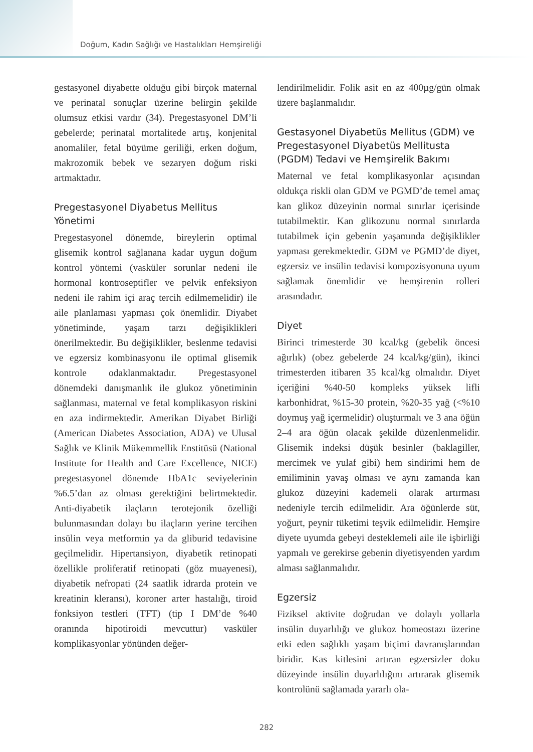Doğum, Kadın Sağlığı ve Hastalıkları Hemşireliği
gestasyonel diyabette olduğu gibi birçok maternal ve perinatal sonuçlar üzerine belirgin şekilde olumsuz etkisi vardır (34). Pregestasyonel DM’li gebelerde; perinatal mortalitede artış, konjenital anomaliler, fetal büyüme geriliği, erken doğum, makrozomik bebek ve sezaryen doğum riski artmaktadır.
Pregestasyonel Diyabetus Mellitus Yönetimi
Pregestasyonel dönemde, bireylerin optimal glisemik kontrol sağlanana kadar uygun doğum kontrol yöntemi (vasküler sorunlar nedeni ile hormonal kontroseptifler ve pelvik enfeksiyon nedeni ile rahim içi araç tercih edilmemelidir) ile aile planlaması yapması çok önemlidir. Diyabet yönetiminde, yaşam tarzı değişiklikleri önerilmektedir. Bu değişiklikler, beslenme tedavisi ve egzersiz kombinasyonu ile optimal glisemik kontrole odaklanmaktadır. Pregestasyonel dönemdeki danışmanlık ile glukoz yönetiminin sağlanması, maternal ve fetal komplikasyon riskini en aza indirmektedir. Amerikan Diyabet Birliği (American Diabetes Association, ADA) ve Ulusal Sağlık ve Klinik Mükemmellik Enstitüsü (National Institute for Health and Care Excellence, NICE) pregestasyonel dönemde HbA1c seviyelerinin %6.5’dan az olması gerektiğini belirtmektedir. Anti-diyabetik ilaçların terotejonik özelliği bulunmasından dolayı bu ilaçların yerine tercihen insülin veya metformin ya da gliburid tedavisine geçilmelidir. Hipertansiyon, diyabetik retinopati özellikle proliferatif retinopati (göz muayenesi), diyabetik nefropati (24 saatlik idrarda protein ve kreatinin kleransı), koroner arter hastalığı, tiroid fonksiyon testleri (TFT) (tip I DM’de %40 oranında hipotiroidi mevcuttur) vasküler komplikasyonlar yönünden değer-
lendirilmelidir. Folik asit en az 400µg/gün olmak üzere başlanmalıdır.
Gestasyonel Diyabetüs Mellitus (GDM) ve Pregestasyonel Diyabetüs Mellitusta (PGDM) Tedavi ve Hemşirelik Bakımı
Maternal ve fetal komplikasyonlar açısından oldukça riskli olan GDM ve PGMD’de temel amaç kan glikoz düzeyinin normal sınırlar içerisinde tutabilmektir. Kan glikozunu normal sınırlarda tutabilmek için gebenin yaşamında değişiklikler yapması gerekmektedir. GDM ve PGMD’de diyet, egzersiz ve insülin tedavisi kompozisyonuna uyum sağlamak önemlidir ve hemşirenin rolleri arasındadır.
Diyet
Birinci trimesterde 30 kcal/kg (gebelik öncesi ağırlık) (obez gebelerde 24 kcal/kg/gün), ikinci trimesterden itibaren 35 kcal/kg olmalıdır. Diyet içeriğini %40-50 kompleks yüksek lifli karbonhidrat, %15-30 protein, %20-35 yağ (<%10 doymuş yağ içermelidir) oluşturmalı ve 3 ana öğün 2–4 ara öğün olacak şekilde düzenlenmelidir. Glisemik indeksi düşük besinler (baklagiller, mercimek ve yulaf gibi) hem sindirimi hem de emiliminin yavaş olması ve aynı zamanda kan glukoz düzeyini kademeli olarak artırması nedeniyle tercih edilmelidir. Ara öğünlerde süt, yoğurt, peynir tüketimi teşvik edilmelidir. Hemşire diyete uyumda gebeyi desteklemeli aile ile işbirliği yapmalı ve gerekirse gebenin diyetisyenden yardım alması sağlanmalıdır.
Egzersiz
Fiziksel aktivite doğrudan ve dolaylı yollarla insülin duyarlılığı ve glukoz homeostazı üzerine etki eden sağlıklı yaşam biçimi davranışlarından biridir. Kas kitlesini artıran egzersizler doku düzeyinde insülin duyarlılığını artırarak glisemik kontrolünü sağlamada yararlı ola-
282